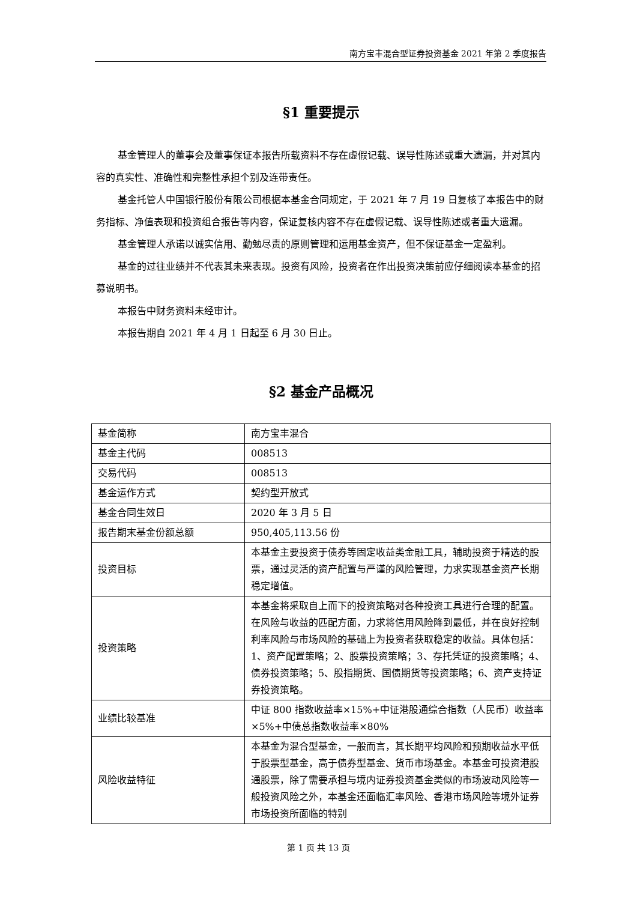南方宝丰混合型证券投资基金 2021 年第 2 季度报告
§1 重要提示
基金管理人的董事会及董事保证本报告所载资料不存在虚假记载、误导性陈述或重大遗漏，并对其内容的真实性、准确性和完整性承担个别及连带责任。
基金托管人中国银行股份有限公司根据本基金合同规定，于 2021 年 7 月 19 日复核了本报告中的财务指标、净值表现和投资组合报告等内容，保证复核内容不存在虚假记载、误导性陈述或者重大遗漏。
基金管理人承诺以诚实信用、勤勉尽责的原则管理和运用基金资产，但不保证基金一定盈利。
基金的过往业绩并不代表其未来表现。投资有风险，投资者在作出投资决策前应仔细阅读本基金的招募说明书。
本报告中财务资料未经审计。
本报告期自 2021 年 4 月 1 日起至 6 月 30 日止。
§2 基金产品概况
| 基金简称 | 南方宝丰混合 |
| 基金主代码 | 008513 |
| 交易代码 | 008513 |
| 基金运作方式 | 契约型开放式 |
| 基金合同生效日 | 2020 年 3 月 5 日 |
| 报告期末基金份额总额 | 950,405,113.56 份 |
| 投资目标 | 本基金主要投资于债券等固定收益类金融工具，辅助投资于精选的股票，通过灵活的资产配置与严谨的风险管理，力求实现基金资产长期稳定增值。 |
| 投资策略 | 本基金将采取自上而下的投资策略对各种投资工具进行合理的配置。在风险与收益的匹配方面，力求将信用风险降到最低，并在良好控制利率风险与市场风险的基础上为投资者获取稳定的收益。具体包括：1、资产配置策略；2、股票投资策略；3、存托凭证的投资策略；4、债券投资策略；5、股指期货、国债期货等投资策略；6、资产支持证券投资策略。 |
| 业绩比较基准 | 中证 800 指数收益率×15%+中证港股通综合指数（人民币）收益率×5%+中债总指数收益率×80% |
| 风险收益特征 | 本基金为混合型基金，一般而言，其长期平均风险和预期收益水平低于股票型基金，高于债券型基金、货币市场基金。本基金可投资港股通股票，除了需要承担与境内证券投资基金类似的市场波动风险等一般投资风险之外，本基金还面临汇率风险、香港市场风险等境外证券市场投资所面临的特别 |
第 1 页 共 13 页